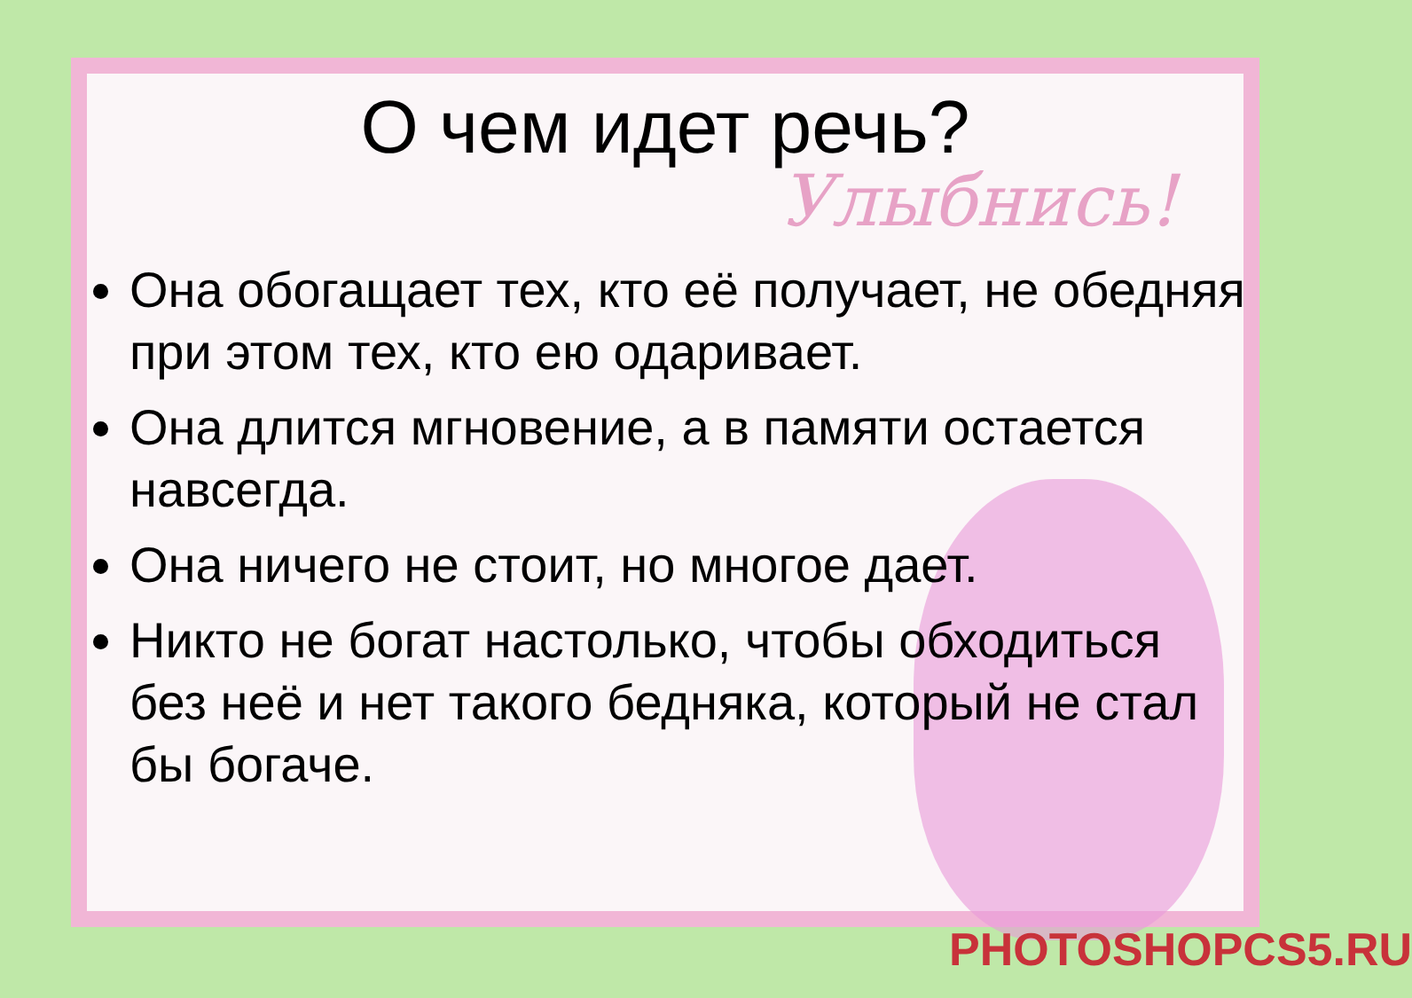Улыбнись!
PHOTOSHOPCS5.RU
О чем идет речь?
Она обогащает тех, кто её получает, не обедняя при этом тех, кто ею одаривает.
Она длится мгновение, а в памяти остается навсегда.
Она ничего не стоит, но многое дает.
Никто не богат настолько, чтобы обходиться без неё и нет такого бедняка, который не стал бы богаче.